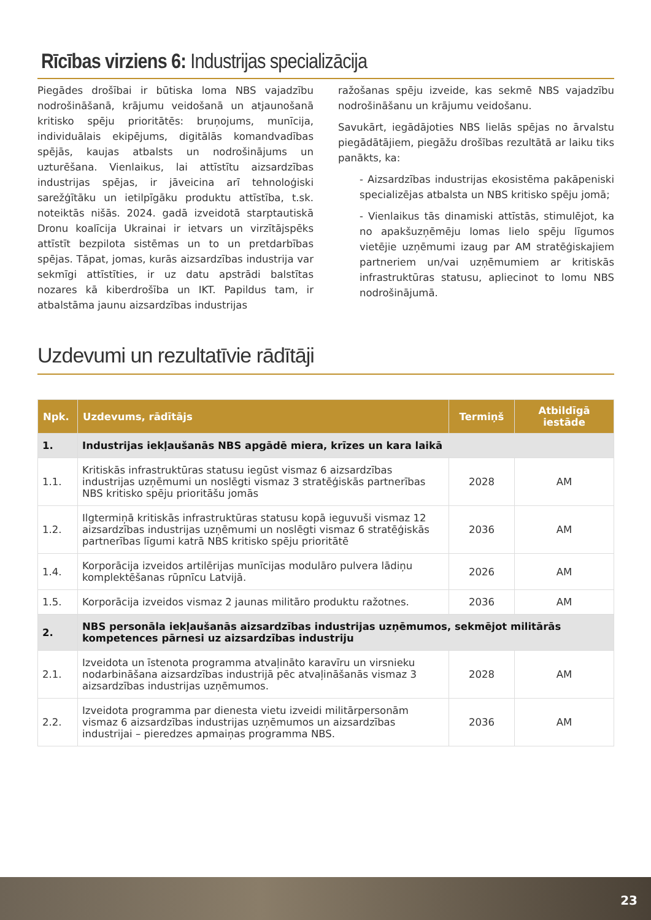Rīcības virziens 6: Industrijas specializācija
Piegādes drošībai ir būtiska loma NBS vajadzību nodrošināšanā, krājumu veidošanā un atjaunošanā kritisko spēju prioritātēs: bruņojums, munīcija, individuālais ekipējums, digitālās komandvadības spējās, kaujas atbalsts un nodrošinājums un uzturēšana. Vienlaikus, lai attīstītu aizsardzības industrijas spējas, ir jāveicina arī tehnoloģiski sarežģītāku un ietilpīgāku produktu attīstība, t.sk. noteiktās nišās. 2024. gadā izveidotā starptautiskā Dronu koalīcija Ukrainai ir ietvars un virzītājspēks attīstīt bezpilota sistēmas un to un pretdarbības spējas. Tāpat, jomas, kurās aizsardzības industrija var sekmīgi attīstīties, ir uz datu apstrādi balstītas nozares kā kiberdrošība un IKT. Papildus tam, ir atbalstāma jaunu aizsardzības industrijas
ražošanas spēju izveide, kas sekmē NBS vajadzību nodrošināšanu un krājumu veidošanu.
Savukārt, iegādājoties NBS lielās spējas no ārvalstu piegādātājiem, piegāžu drošības rezultātā ar laiku tiks panākts, ka:
- Aizsardzības industrijas ekosistēma pakāpeniski specializējas atbalsta un NBS kritisko spēju jomā;
- Vienlaikus tās dinamiski attīstās, stimulējot, ka no apakšuzņēmēju lomas lielo spēju līgumos vietējie uzņēmumi izaug par AM stratēģiskajiem partneriem un/vai uzņēmumiem ar kritiskās infrastruktūras statusu, apliecinot to lomu NBS nodrošinājumā.
Uzdevumi un rezultatīvie rādītāji
| Npk. | Uzdevums, rādītājs | Termiņš | Atbildīgā iestāde |
| --- | --- | --- | --- |
| 1. | Industrijas iekļaušanās NBS apgādē miera, krīzes un kara laikā | | |
| 1.1. | Kritiskās infrastruktūras statusu iegūst vismaz 6 aizsardzības industrijas uzņēmumi un noslēgti vismaz 3 stratēģiskās partnerības NBS kritisko spēju prioritāšu jomās | 2028 | AM |
| 1.2. | Ilgtermiņā kritiskās infrastruktūras statusu kopā ieguvuši vismaz 12 aizsardzības industrijas uzņēmumi un noslēgti vismaz 6 stratēģiskās partnerības līgumi katrā NBS kritisko spēju prioritātē | 2036 | AM |
| 1.4. | Korporācija izveidos artilērijas munīcijas modulāro pulvera lādiņu komplektēšanas rūpnīcu Latvijā. | 2026 | AM |
| 1.5. | Korporācija izveidos vismaz 2 jaunas militāro produktu ražotnes. | 2036 | AM |
| 2. | NBS personāla iekļaušanās aizsardzības industrijas uzņēmumos, sekmējot militārās kompetences pārnesi uz aizsardzības industriju | | |
| 2.1. | Izveidota un īstenota programma atvaļināto karavīru un virsnieku nodarbināšana aizsardzības industrijā pēc atvaļināšanās vismaz 3 aizsardzības industrijas uzņēmumos. | 2028 | AM |
| 2.2. | Izveidota programma par dienesta vietu izveidi militārpersonām vismaz 6 aizsardzības industrijas uzņēmumos un aizsardzības industrijai – pieredzes apmaiņas programma NBS. | 2036 | AM |
23